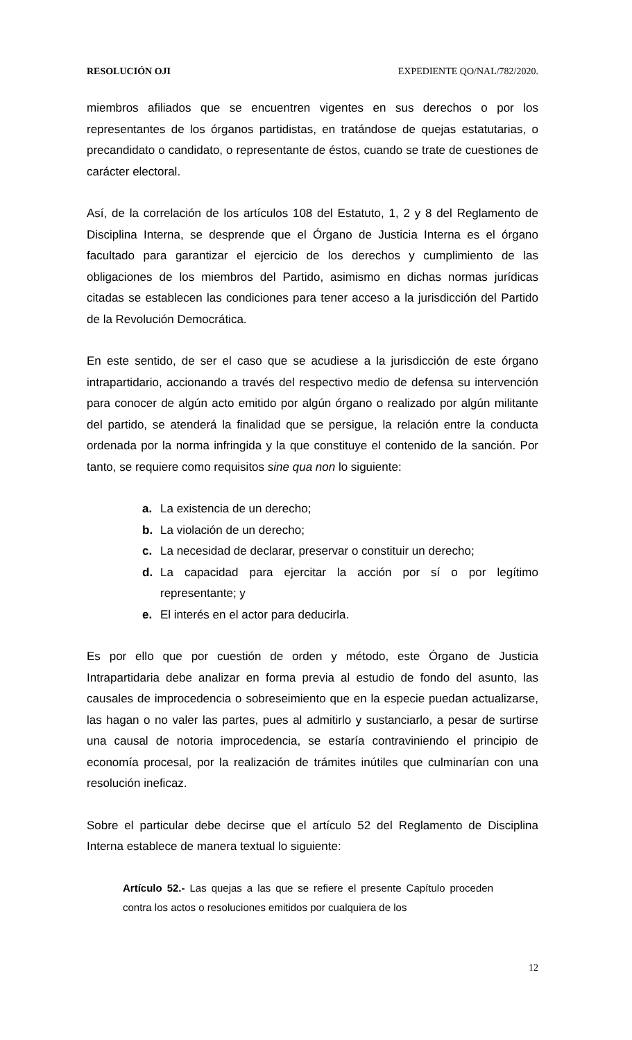RESOLUCIÓN OJI EXPEDIENTE QO/NAL/782/2020.
miembros afiliados que se encuentren vigentes en sus derechos o por los representantes de los órganos partidistas, en tratándose de quejas estatutarias, o precandidato o candidato, o representante de éstos, cuando se trate de cuestiones de carácter electoral.
Así, de la correlación de los artículos 108 del Estatuto, 1, 2 y 8 del Reglamento de Disciplina Interna, se desprende que el Órgano de Justicia Interna es el órgano facultado para garantizar el ejercicio de los derechos y cumplimiento de las obligaciones de los miembros del Partido, asimismo en dichas normas jurídicas citadas se establecen las condiciones para tener acceso a la jurisdicción del Partido de la Revolución Democrática.
En este sentido, de ser el caso que se acudiese a la jurisdicción de este órgano intrapartidario, accionando a través del respectivo medio de defensa su intervención para conocer de algún acto emitido por algún órgano o realizado por algún militante del partido, se atenderá la finalidad que se persigue, la relación entre la conducta ordenada por la norma infringida y la que constituye el contenido de la sanción. Por tanto, se requiere como requisitos sine qua non lo siguiente:
a. La existencia de un derecho;
b. La violación de un derecho;
c. La necesidad de declarar, preservar o constituir un derecho;
d. La capacidad para ejercitar la acción por sí o por legítimo representante; y
e. El interés en el actor para deducirla.
Es por ello que por cuestión de orden y método, este Órgano de Justicia Intrapartidaria debe analizar en forma previa al estudio de fondo del asunto, las causales de improcedencia o sobreseimiento que en la especie puedan actualizarse, las hagan o no valer las partes, pues al admitirlo y sustanciarlo, a pesar de surtirse una causal de notoria improcedencia, se estaría contraviniendo el principio de economía procesal, por la realización de trámites inútiles que culminarían con una resolución ineficaz.
Sobre el particular debe decirse que el artículo 52 del Reglamento de Disciplina Interna establece de manera textual lo siguiente:
Artículo 52.- Las quejas a las que se refiere el presente Capítulo proceden contra los actos o resoluciones emitidos por cualquiera de los
12